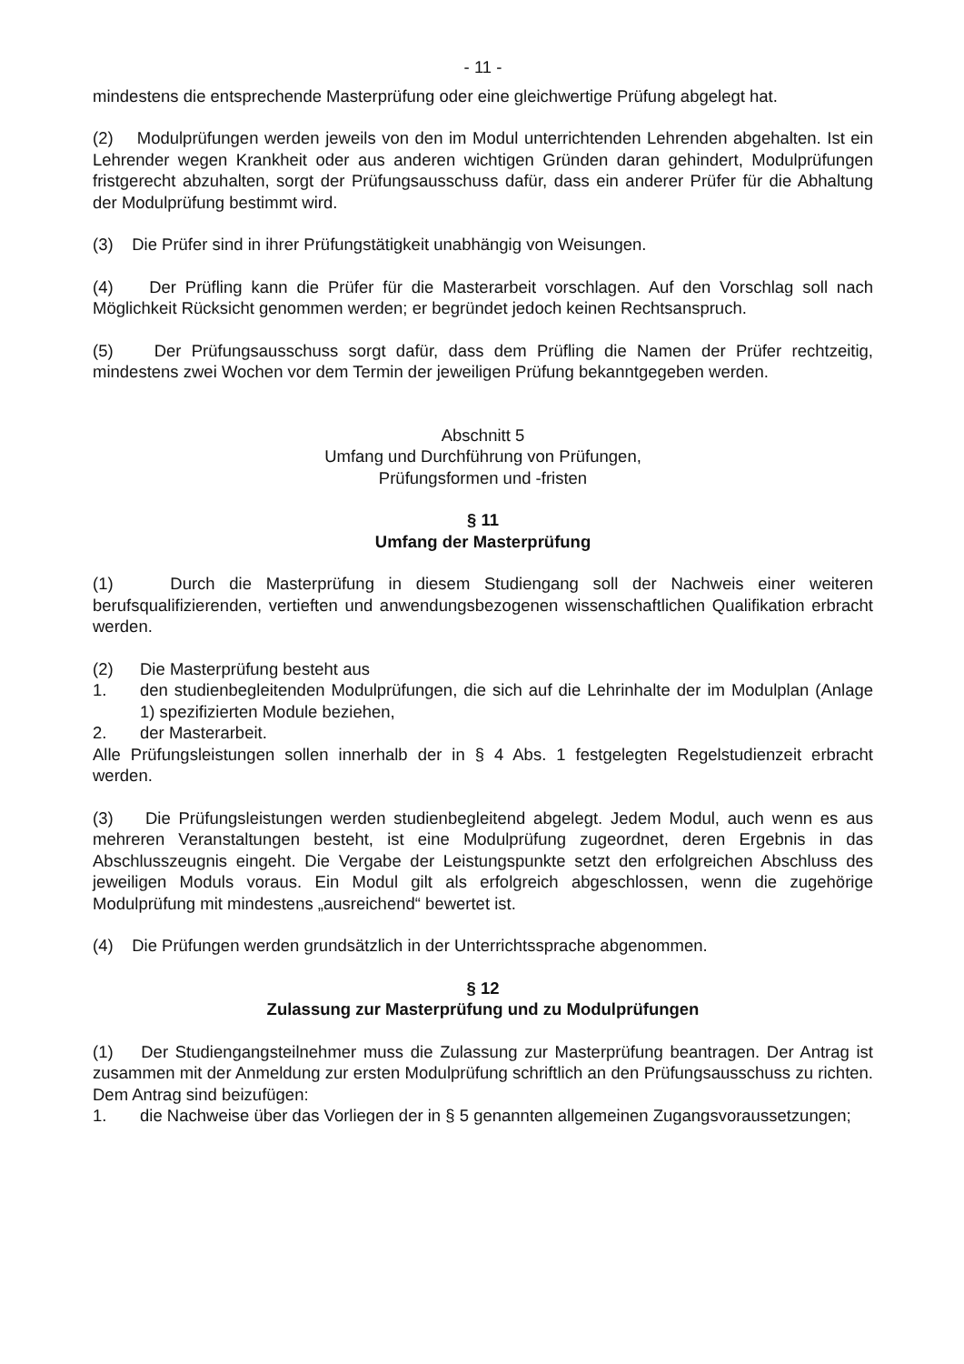- 11 -
mindestens die entsprechende Masterprüfung oder eine gleichwertige Prüfung abgelegt hat.
(2) Modulprüfungen werden jeweils von den im Modul unterrichtenden Lehrenden abgehalten. Ist ein Lehrender wegen Krankheit oder aus anderen wichtigen Gründen daran gehindert, Modulprüfungen fristgerecht abzuhalten, sorgt der Prüfungsausschuss dafür, dass ein anderer Prüfer für die Abhaltung der Modulprüfung bestimmt wird.
(3) Die Prüfer sind in ihrer Prüfungstätigkeit unabhängig von Weisungen.
(4) Der Prüfling kann die Prüfer für die Masterarbeit vorschlagen. Auf den Vorschlag soll nach Möglichkeit Rücksicht genommen werden; er begründet jedoch keinen Rechts­anspruch.
(5) Der Prüfungsausschuss sorgt dafür, dass dem Prüfling die Namen der Prüfer rechtzeitig, mindestens zwei Wochen vor dem Termin der jeweiligen Prüfung bekannt­gegeben werden.
Abschnitt 5
Umfang und Durchführung von Prüfungen,
Prüfungsformen und -fristen
§ 11
Umfang der Masterprüfung
(1) Durch die Masterprüfung in diesem Studiengang soll der Nachweis einer weiteren berufsqualifizierenden, vertieften und anwendungsbezogenen wissenschaftlichen Qualifika­tion erbracht werden.
(2) Die Masterprüfung besteht aus
1. den studienbegleitenden Modulprüfungen, die sich auf die Lehrinhalte der im Modulplan (Anlage 1) spezifizierten Module beziehen,
2. der Masterarbeit.
Alle Prüfungsleistungen sollen innerhalb der in § 4 Abs. 1 festgelegten Regelstudienzeit erbracht werden.
(3) Die Prüfungsleistungen werden studienbegleitend abgelegt. Jedem Modul, auch wenn es aus mehreren Veranstaltungen besteht, ist eine Modulprüfung zugeordnet, deren Ergebnis in das Abschlusszeugnis eingeht. Die Vergabe der Leistungspunkte setzt den erfolgreichen Abschluss des jeweiligen Moduls voraus. Ein Modul gilt als erfolgreich abgeschlossen, wenn die zugehörige Modulprüfung mit mindestens „ausreichend“ bewertet ist.
(4) Die Prüfungen werden grundsätzlich in der Unterrichtssprache abgenommen.
§ 12
Zulassung zur Masterprüfung und zu Modulprüfungen
(1) Der Studiengangsteilnehmer muss die Zulassung zur Masterprüfung beantragen. Der Antrag ist zusammen mit der Anmeldung zur ersten Modulprüfung schriftlich an den Prüfungsausschuss zu richten. Dem Antrag sind beizufügen:
1. die Nachweise über das Vorliegen der in § 5 genannten allgemeinen Zugangs­voraussetzungen;